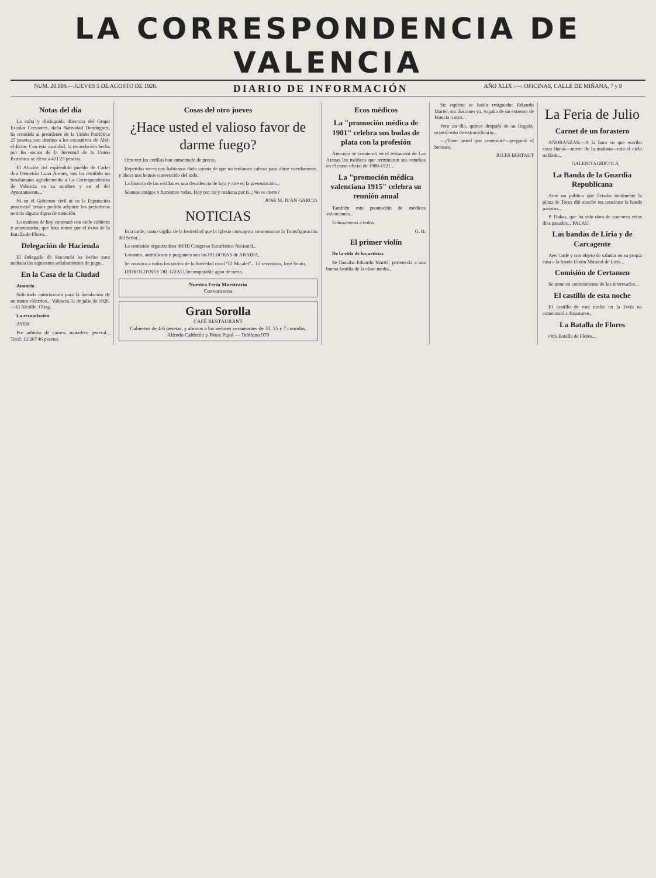LA CORRESPONDENCIA DE VALENCIA
NUM. 20.009.—JUEVES 5 DE AGOSTO DE 1926. DIARIO DE INFORMACIÓN AÑO XLIX :—: OFICINAS, CALLE DE MIÑANA, 7 y 9
Notas del día
La culta y distinguida directora del Grupo Escolar Cervantes, doña Natividad Domínguez, ha remitido al presidente de la Unión Patriótica 25 pesetas con destino a los excautivos de Abd-el-Krim. Con esta cantidad, la recaudación hecha por los socios de la Juventud de la Unión Patriótica se eleva a 431'25 pesetas.
El Alcalde del espléndido pueblo de Carlet don Demetrio Luna Arenes, nos ha remitido un besalamano agradeciendo a La Correspondencia de Valencia en su nombre y en el del Ayuntamiento...
Ni en el Gobierno civil ni en la Diputación provincial hemos podido adquirir los periodistas noticia alguna digna de mención.
La mañana de hoy comenzó con cielo cubierto y amenazador, que hizo temer por el éxito de la Batalla de Flores...
Delegación de Hacienda
El Delegado de Hacienda ha hecho para mañana los siguientes señalamientos de pago...
En la Casa de la Ciudad
Anuncio
Solicitada autorización para la instalación de un motor eléctrico... Valencia 31 de julio de 1926.—El Alcalde, Oliag.
La recaudación
AYER
Por arbitrio de carnes: matadero general... Total, 13.367'46 pesetas.
Cosas del otro jueves
¿Hace usted el valioso favor de darme fuego?
Otra vez las cerillas han aumentado de precio.
Repetidas veces nos habíamos dado cuenta de que no teníamos cabeza para obrar cuerdamente, y ahora nos hemos convencido del todo.
La historia de las cerillas es una decadencia de lujo y arte en la presentación...
Seamos amigos y fumemos todos. Hoy por mí y mañana por ti. ¿No es cierto?
JOSE M. JUAN GARCIA
NOTICIAS
Esta tarde, como vigilia de la festividad que la Iglesia consagra a conmemorar la Transfiguración del Señor...
La comisión organizadora del III Congreso Eucarístico Nacional...
Laxantes, antibiliosas y purgantes son las PILDORAS de ARABIA...
Se convoca a todos los socios de la Sociedad coral "El Micalet"... El secretario, José Souto.
HIDROLITINES DR. GRAU. Incomparable agua de mesa.
Nuestra Feria Muestrario
Convocatoria
Gran Sorolla
CAFÉ RESTAURANT
Cubiertos de 4-6 pesetas, y abonos a los señores veraneantes de 30, 15 y 7 comidas.
Alfredo Calderón y Pérez Pujol — Teléfono 979
Ecos médicos
La "promoción médica de 1901" celebra sus bodas de plata con la profesión
Anteayer se reunieron en el restaurant de Las Arenas los médicos que terminaron sus estudios en el curso oficial de 1900-1921...
La "promoción médica valenciana 1915" celebra su reunión anual
También esta promoción de médicos valencianos...
Enhorabuena a todos.
G. B.
El primer violín
De la vida de los artistas
Se llamaba Eduardo Martel; pertenecía a una buena familia de la clase media...
Su espíritu se había resignado; Eduardo Martel, sin ilusiones ya, vagaba de un extremo de Francia a otro...
Pero un día, quince después de su llegada, ocurrió esto de extraordinario...
—¿Tiene usted que contestar?—preguntó el botones.
JULES BERTAUT
La Feria de Julio
Carnet de un forastero
AÑORANZAS.—A la hora en que escribo estas líneas—nueve de la mañana—está el cielo nublado...
GALENO AGRICOLA
La Banda de la Guardia Republicana
Ante un público que llenaba totalmente la plaza de Toros dió anoche un concierto la banda parisina...
P. Dukas, que ha sido obra de concurso estos días pasados... PALAU.
Las bandas de Liria y de Carcagente
Ayer tarde y con objeto de saludar en su propia casa a la banda Unión Musical de Liria...
Comisión de Certamen
Se pone en conocimiento de los interesados...
El castillo de esta noche
El castillo de esta noche en la Feria no comenzará a dispararse...
La Batalla de Flores
Otra Batalla de Flores...